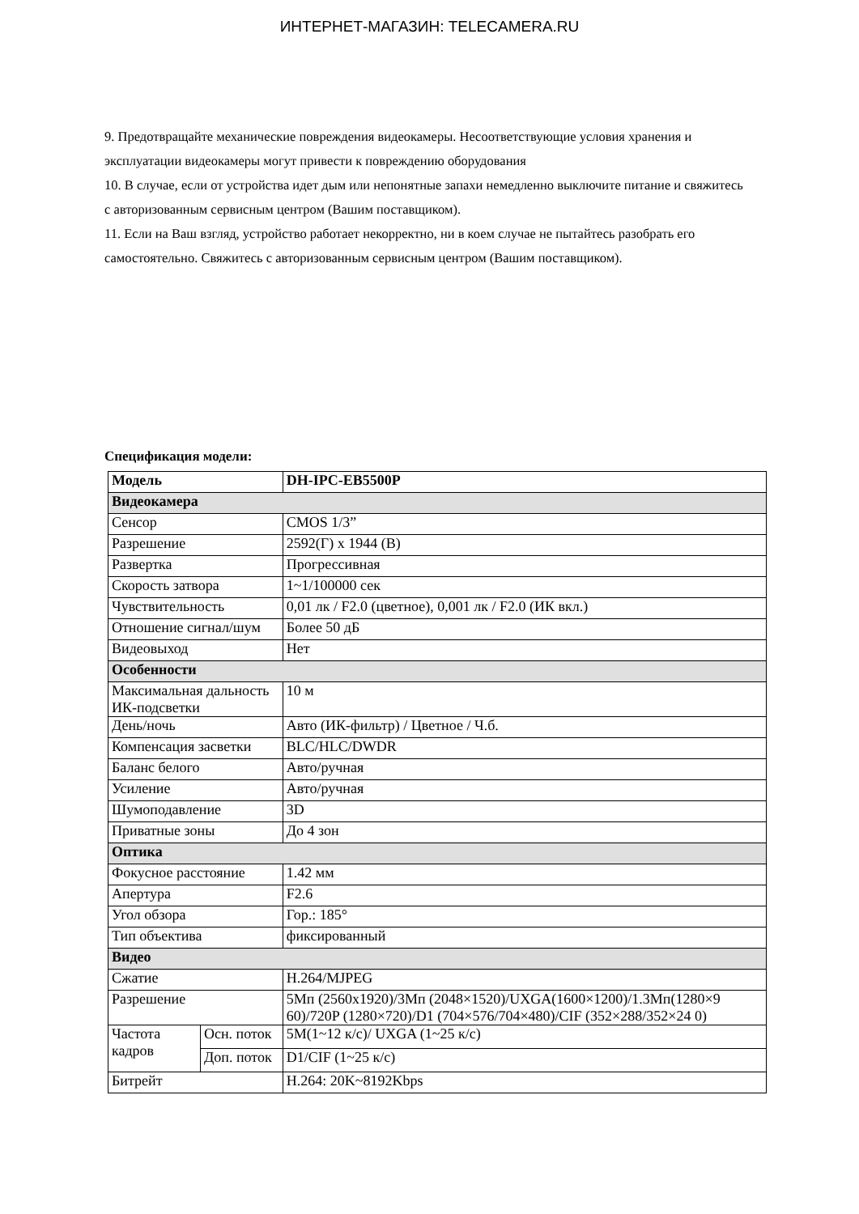ИНТЕРНЕТ-МАГАЗИН: TELECAMERA.RU
9. Предотвращайте механические повреждения видеокамеры. Несоответствующие условия хранения и эксплуатации видеокамеры могут привести к повреждению оборудования
10. В случае, если от устройства идет дым или непонятные запахи немедленно выключите питание и свяжитесь с авторизованным сервисным центром (Вашим поставщиком).
11. Если на Ваш взгляд, устройство работает некорректно, ни в коем случае не пытайтесь разобрать его самостоятельно. Свяжитесь с авторизованным сервисным центром (Вашим поставщиком).
Спецификация модели:
| Модель | | DH-IPC-EB5500P |
| --- | --- | --- |
| Видеокамера | | |
| Сенсор | | CMOS 1/3” |
| Разрешение | | 2592(Г) x 1944 (В) |
| Развертка | | Прогрессивная |
| Скорость затвора | | 1~1/100000 сек |
| Чувствительность | | 0,01 лк / F2.0 (цветное), 0,001 лк / F2.0 (ИК вкл.) |
| Отношение сигнал/шум | | Более 50 дБ |
| Видеовыход | | Нет |
| Особенности | | |
| Максимальная дальность ИК-подсветки | | 10 м |
| День/ночь | | Авто (ИК-фильтр) / Цветное / Ч.б. |
| Компенсация засветки | | BLC/HLC/DWDR |
| Баланс белого | | Авто/ручная |
| Усиление | | Авто/ручная |
| Шумоподавление | | 3D |
| Приватные зоны | | До 4 зон |
| Оптика | | |
| Фокусное расстояние | | 1.42 мм |
| Апертура | | F2.6 |
| Угол обзора | | Гор.: 185° |
| Тип объектива | | фиксированный |
| Видео | | |
| Сжатие | | H.264/MJPEG |
| Разрешение | | 5Мп (2560x1920)/3Мп (2048×1520)/UXGA(1600×1200)/1.3Мп(1280×9 60)/720P (1280×720)/D1 (704×576/704×480)/CIF (352×288/352×24 0) |
| Частота кадров | Осн. поток | 5M(1~12 к/с)/ UXGA (1~25 к/с) |
| | Доп. поток | D1/CIF (1~25 к/с) |
| Битрейт | | H.264: 20K~8192Kbps |